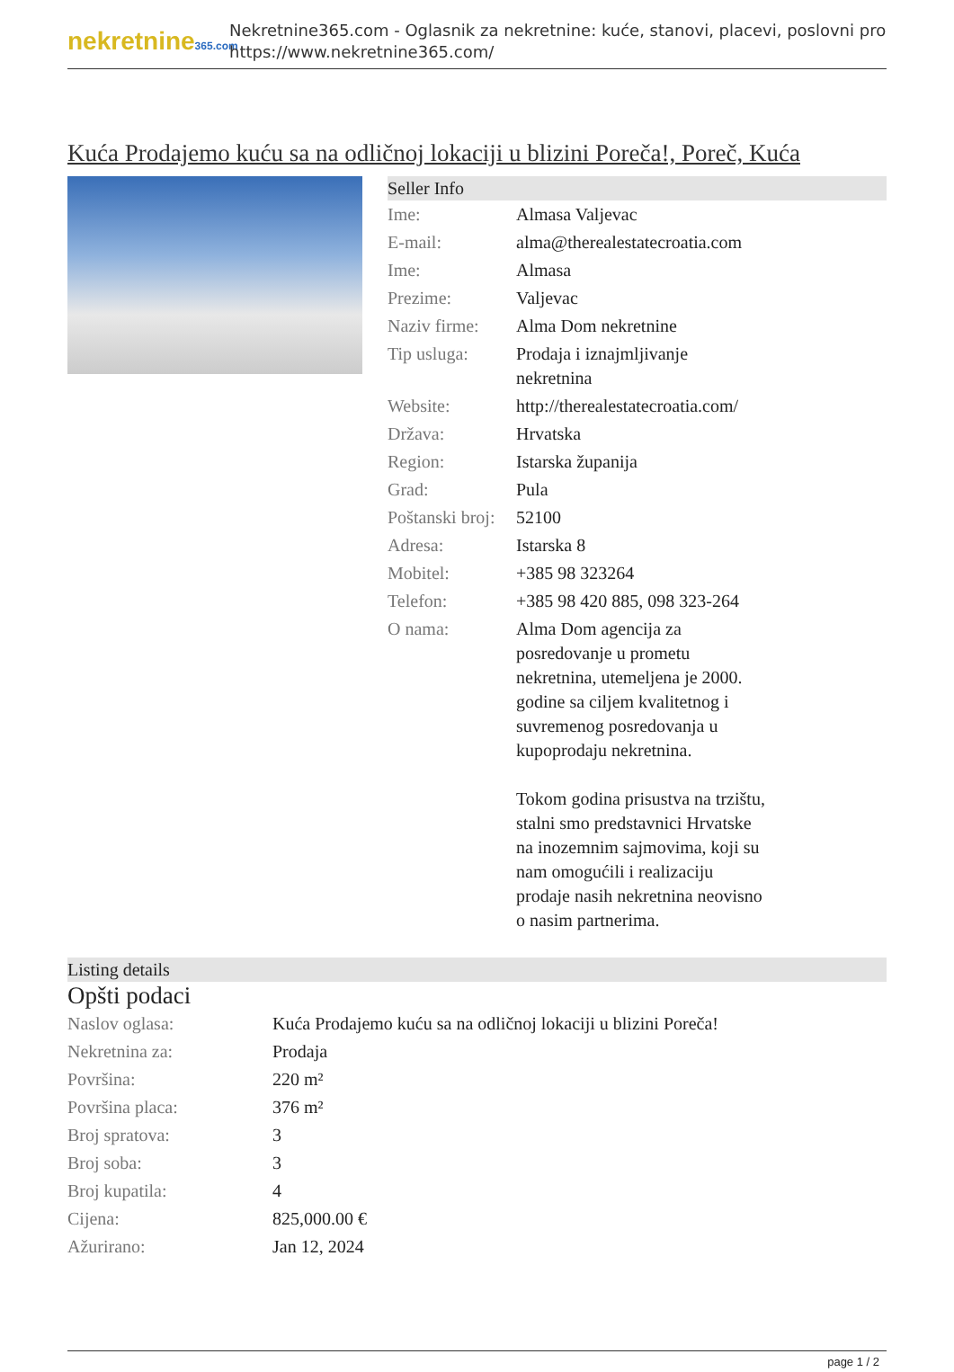nekretnine365.com
Nekretnine365.com - Oglasnik za nekretnine: kuće, stanovi, placevi, poslovni pro
https://www.nekretnine365.com/
Kuća Prodajemo kuću sa na odličnoj lokaciji u blizini Poreča!, Poreč, Kuća
Seller Info
| Ime: | Almasa Valjevac |
| E-mail: | alma@therealestatecroatia.com |
| Ime: | Almasa |
| Prezime: | Valjevac |
| Naziv firme: | Alma Dom nekretnine |
| Tip usluga: | Prodaja i iznajmljivanje nekretnina |
| Website: | http://therealestatecroatia.com/ |
| Država: | Hrvatska |
| Region: | Istarska županija |
| Grad: | Pula |
| Poštanski broj: | 52100 |
| Adresa: | Istarska 8 |
| Mobitel: | +385 98 323264 |
| Telefon: | +385 98 420 885, 098 323-264 |
| O nama: | Alma Dom agencija za posredovanje u prometu nekretnina, utemeljena je 2000. godine sa ciljem kvalitetnog i suvremenog posredovanja u kupoprodaju nekretnina. Tokom godina prisustva na trzištu, stalni smo predstavnici Hrvatske na inozemnim sajmovima, koji su nam omogućili i realizaciju prodaje nasih nekretnina neovisno o nasim partnerima. |
Listing details
Opšti podaci
| Naslov oglasa: | Kuća Prodajemo kuću sa na odličnoj lokaciji u blizini Poreča! |
| Nekretnina za: | Prodaja |
| Površina: | 220 m² |
| Površina placa: | 376 m² |
| Broj spratova: | 3 |
| Broj soba: | 3 |
| Broj kupatila: | 4 |
| Cijena: | 825,000.00 € |
| Ažurirano: | Jan 12, 2024 |
page 1 / 2